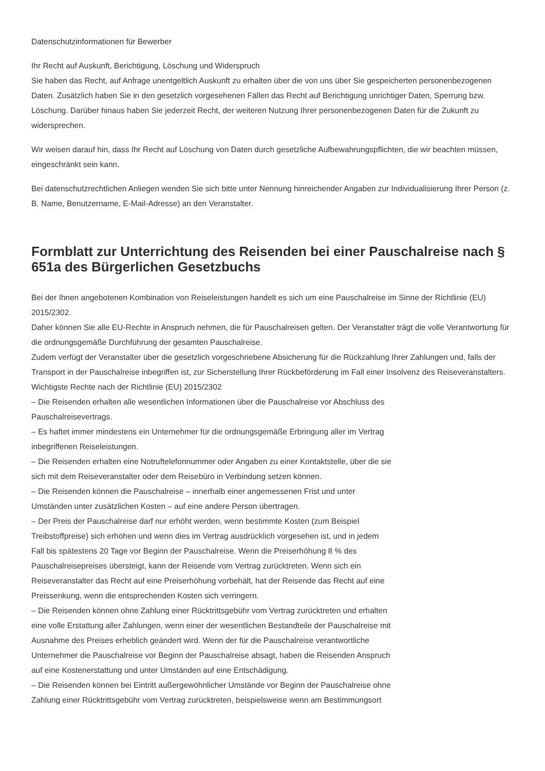Datenschutzinformationen für Bewerber
Ihr Recht auf Auskunft, Berichtigung, Löschung und Widerspruch
Sie haben das Recht, auf Anfrage unentgeltlich Auskunft zu erhalten über die von uns über Sie gespeicherten personenbezogenen Daten. Zusätzlich haben Sie in den gesetzlich vorgesehenen Fällen das Recht auf Berichtigung unrichtiger Daten, Sperrung bzw. Löschung. Darüber hinaus haben Sie jederzeit Recht, der weiteren Nutzung Ihrer personenbezogenen Daten für die Zukunft zu widersprechen.
Wir weisen darauf hin, dass Ihr Recht auf Löschung von Daten durch gesetzliche Aufbewahrungspflichten, die wir beachten müssen, eingeschränkt sein kann.
Bei datenschutzrechtlichen Anliegen wenden Sie sich bitte unter Nennung hinreichender Angaben zur Individualisierung Ihrer Person (z. B. Name, Benutzername, E-Mail-Adresse) an den Veranstalter.
Formblatt zur Unterrichtung des Reisenden bei einer Pauschalreise nach § 651a des Bürgerlichen Gesetzbuchs
Bei der Ihnen angebotenen Kombination von Reiseleistungen handelt es sich um eine Pauschalreise im Sinne der Richtlinie (EU) 2015/2302.
Daher können Sie alle EU-Rechte in Anspruch nehmen, die für Pauschalreisen gelten. Der Veranstalter trägt die volle Verantwortung für die ordnungsgemäße Durchführung der gesamten Pauschalreise.
Zudem verfügt der Veranstalter über die gesetzlich vorgeschriebene Absicherung für die Rückzahlung Ihrer Zahlungen und, falls der Transport in der Pauschalreise inbegriffen ist, zur Sicherstellung Ihrer Rückbeförderung im Fall einer Insolvenz des Reiseveranstalters.
Wichtigste Rechte nach der Richtlinie (EU) 2015/2302
– Die Reisenden erhalten alle wesentlichen Informationen über die Pauschalreise vor Abschluss des
Pauschalreisevertrags.
– Es haftet immer mindestens ein Unternehmer für die ordnungsgemäße Erbringung aller im Vertrag
inbegriffenen Reiseleistungen.
– Die Reisenden erhalten eine Notruftelefonnummer oder Angaben zu einer Kontaktstelle, über die sie
sich mit dem Reiseveranstalter oder dem Reisebüro in Verbindung setzen können.
– Die Reisenden können die Pauschalreise – innerhalb einer angemessenen Frist und unter
Umständen unter zusätzlichen Kosten – auf eine andere Person übertragen.
– Der Preis der Pauschalreise darf nur erhöht werden, wenn bestimmte Kosten (zum Beispiel
Treibstoffpreise) sich erhöhen und wenn dies im Vertrag ausdrücklich vorgesehen ist, und in jedem
Fall bis spätestens 20 Tage vor Beginn der Pauschalreise. Wenn die Preiserhöhung 8 % des
Pauschalreisepreises übersteigt, kann der Reisende vom Vertrag zurücktreten. Wenn sich ein
Reiseveranstalter das Recht auf eine Preiserhöhung vorbehält, hat der Reisende das Recht auf eine
Preissenkung, wenn die entsprechenden Kosten sich verringern.
– Die Reisenden können ohne Zahlung einer Rücktrittsgebühr vom Vertrag zurücktreten und erhalten
eine volle Erstattung aller Zahlungen, wenn einer der wesentlichen Bestandteile der Pauschalreise mit
Ausnahme des Preises erheblich geändert wird. Wenn der für die Pauschalreise verantwortliche
Unternehmer die Pauschalreise vor Beginn der Pauschalreise absagt, haben die Reisenden Anspruch
auf eine Kostenerstattung und unter Umständen auf eine Entschädigung.
– Die Reisenden können bei Eintritt außergewöhnlicher Umstände vor Beginn der Pauschalreise ohne
Zahlung einer Rücktrittsgebühr vom Vertrag zurücktreten, beispielsweise wenn am Bestimmungsort